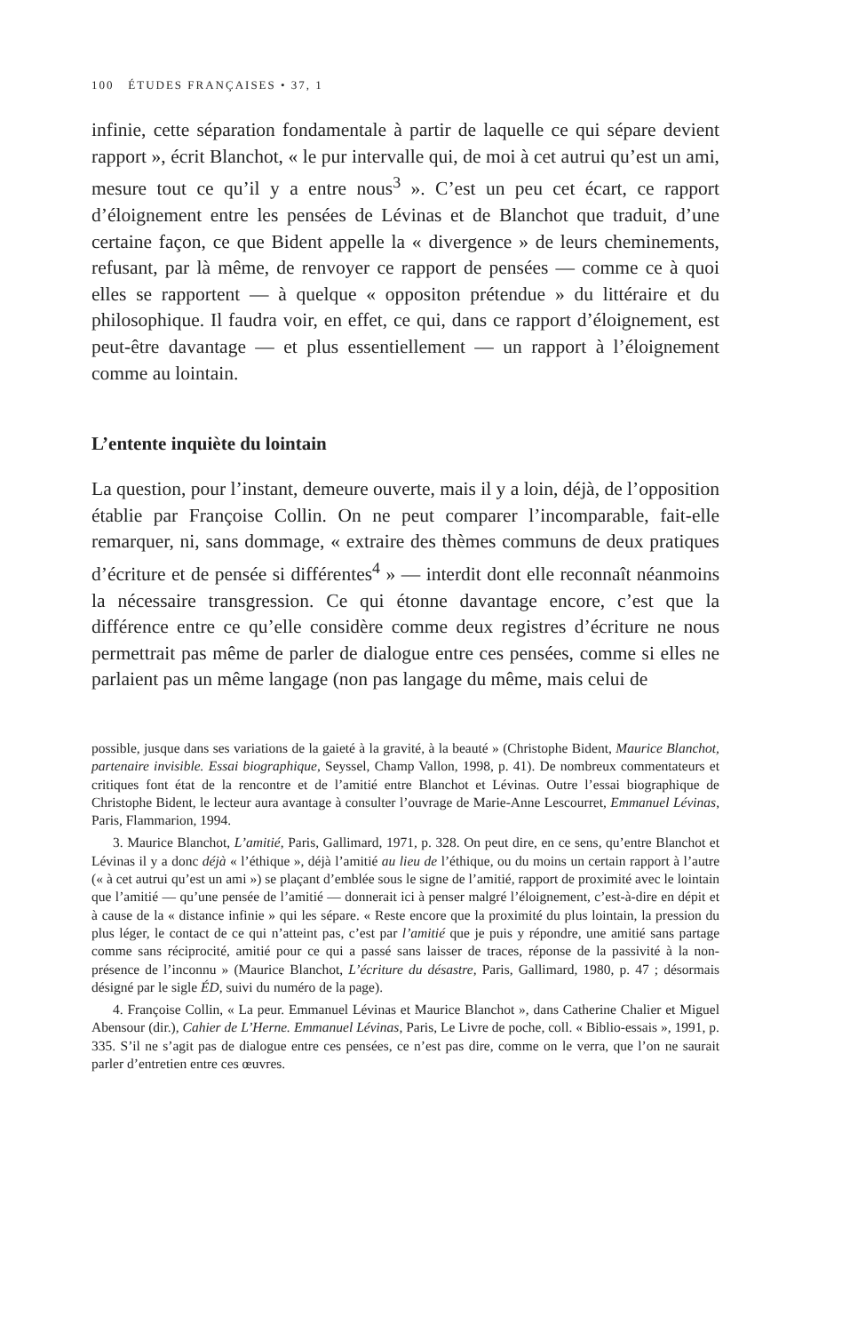100 ÉTUDES FRANÇAISES • 37, 1
infinie, cette séparation fondamentale à partir de laquelle ce qui sépare devient rapport », écrit Blanchot, « le pur intervalle qui, de moi à cet autrui qu’est un ami, mesure tout ce qu’il y a entre nous<sup>3</sup> ». C’est un peu cet écart, ce rapport d’éloignement entre les pensées de Lévinas et de Blanchot que traduit, d’une certaine façon, ce que Bident appelle la « divergence » de leurs cheminements, refusant, par là même, de renvoyer ce rapport de pensées — comme ce à quoi elles se rapportent — à quelque « oppositon prétendue » du littéraire et du philosophique. Il faudra voir, en effet, ce qui, dans ce rapport d’éloignement, est peut-être davantage — et plus essentiellement — un rapport à l’éloignement comme au lointain.
L’entente inquiète du lointain
La question, pour l’instant, demeure ouverte, mais il y a loin, déjà, de l’opposition établie par Françoise Collin. On ne peut comparer l’incomparable, fait-elle remarquer, ni, sans dommage, « extraire des thèmes communs de deux pratiques d’écriture et de pensée si différentes<sup>4</sup> » — interdit dont elle reconnaît néanmoins la nécessaire transgression. Ce qui étonne davantage encore, c’est que la différence entre ce qu’elle considère comme deux registres d’écriture ne nous permettrait pas même de parler de dialogue entre ces pensées, comme si elles ne parlaient pas un même langage (non pas langage du même, mais celui de
possible, jusque dans ses variations de la gaieté à la gravité, à la beauté » (Christophe Bident, Maurice Blanchot, partenaire invisible. Essai biographique, Seyssel, Champ Vallon, 1998, p. 41). De nombreux commentateurs et critiques font état de la rencontre et de l’amitié entre Blanchot et Lévinas. Outre l’essai biographique de Christophe Bident, le lecteur aura avantage à consulter l’ouvrage de Marie-Anne Lescourret, Emmanuel Lévinas, Paris, Flammarion, 1994.
3. Maurice Blanchot, L’amitié, Paris, Gallimard, 1971, p. 328. On peut dire, en ce sens, qu’entre Blanchot et Lévinas il y a donc déjà « l’éthique », déjà l’amitié au lieu de l’éthique, ou du moins un certain rapport à l’autre (« à cet autrui qu’est un ami ») se plaçant d’emblée sous le signe de l’amitié, rapport de proximité avec le lointain que l’amitié — qu’une pensée de l’amitié — donnerait ici à penser malgré l’éloignement, c’est-à-dire en dépit et à cause de la « distance infinie » qui les sépare. « Reste encore que la proximité du plus lointain, la pression du plus léger, le contact de ce qui n’atteint pas, c’est par l’amitié que je puis y répondre, une amitié sans partage comme sans réciprocité, amitié pour ce qui a passé sans laisser de traces, réponse de la passivité à la non-présence de l’inconnu » (Maurice Blanchot, L’écriture du désastre, Paris, Gallimard, 1980, p. 47 ; désormais désigné par le sigle ÉD, suivi du numéro de la page).
4. Françoise Collin, « La peur. Emmanuel Lévinas et Maurice Blanchot », dans Catherine Chalier et Miguel Abensour (dir.), Cahier de L’Herne. Emmanuel Lévinas, Paris, Le Livre de poche, coll. « Biblio-essais », 1991, p. 335. S’il ne s’agit pas de dialogue entre ces pensées, ce n’est pas dire, comme on le verra, que l’on ne saurait parler d’entretien entre ces œuvres.